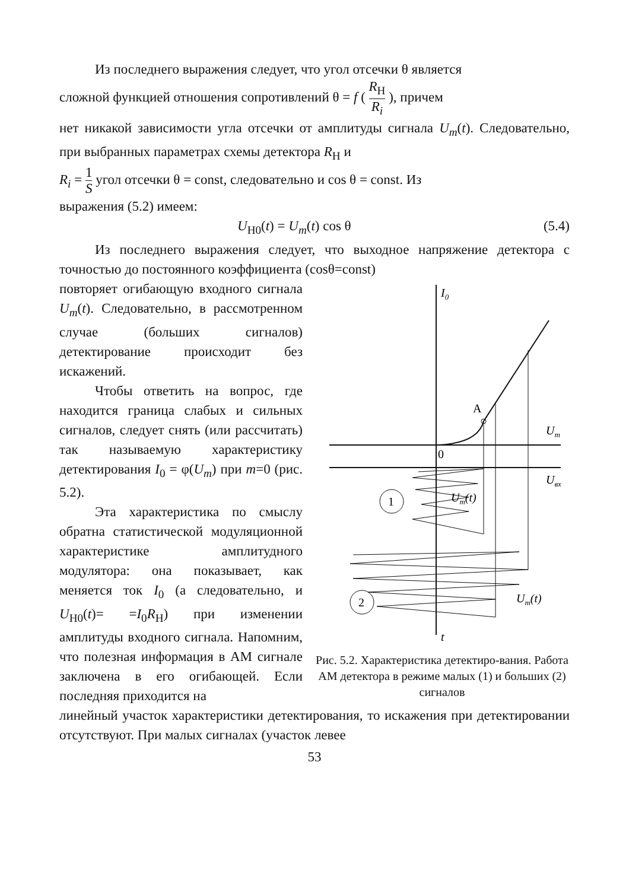Из последнего выражения следует, что угол отсечки θ является
сложной функцией отношения сопротивлений θ = f ( R<sub>Н</sub> R<sub>i</sub> ), причем
нет никакой зависимости угла отсечки от амплитуды сигнала U<sub>m</sub>(t). Следовательно, при выбранных параметрах схемы детектора R<sub>Н</sub> и
R<sub>i</sub> = 1 S угол отсечки θ = const, следовательно и cos θ = const. Из
выражения (5.2) имеем:
U<sub>Н0</sub>(t) = U<sub>m</sub>(t) cos θ (5.4)
Из последнего выражения следует, что выходное напряжение детектора с точностью до постоянного коэффициента (cosθ=const)
повторяет огибающую входного сигнала U<sub>m</sub>(t). Следовательно, в рассмотренном случае (больших сигналов) детектирование происходит без искажений.
Чтобы ответить на вопрос, где находится граница слабых и сильных сигналов, следует снять (или рассчитать) так называемую характеристику детектирования I<sub>0</sub> = φ(U<sub>m</sub>) при m=0 (рис. 5.2).
Эта характеристика по смыслу обратна статистической модуляционной характеристике амплитудного модулятора: она показывает, как меняется ток I<sub>0</sub> (а следовательно, и U<sub>Н0</sub>(t)= =I<sub>0</sub>R<sub>Н</sub>) при изменении амплитуды входного сигнала. Напомним, что полезная информация в АМ сигнале заключена в его огибающей. Если последняя приходится на
I0
A
Um
0
Uвх
1
Um(t)
2
Um(t)
t
Рис. 5.2. Характеристика детектиро-вания. Работа АМ детектора в режиме малых (1) и больших (2) сигналов
линейный участок характеристики детектирования, то искажения при детектировании отсутствуют. При малых сигналах (участок левее
53